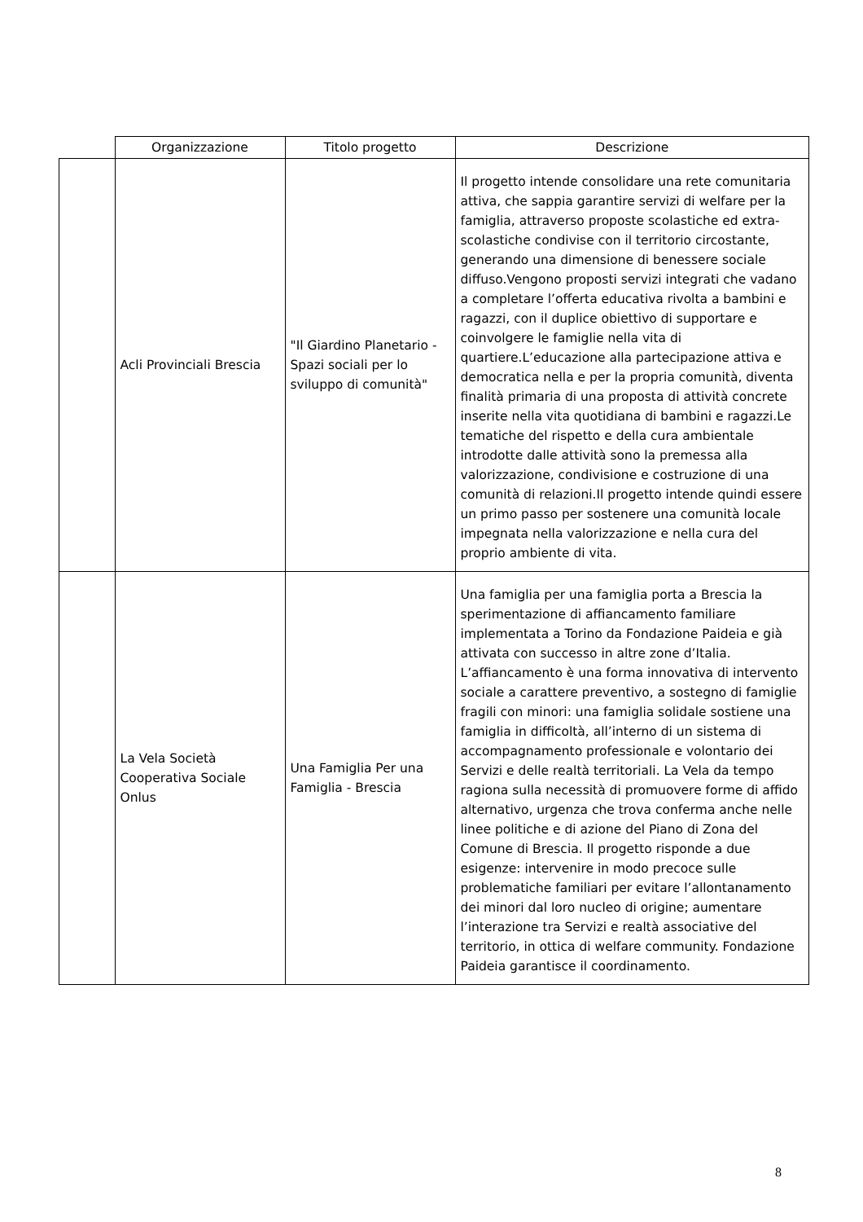| | Organizzazione | Titolo progetto | Descrizione |
| --- | --- | --- | --- |
| | Acli Provinciali Brescia | "Il Giardino Planetario - Spazi sociali per lo sviluppo di comunità" | Il progetto intende consolidare una rete comunitaria attiva, che sappia garantire servizi di welfare per la famiglia, attraverso proposte scolastiche ed extra-scolastiche condivise con il territorio circostante, generando una dimensione di benessere sociale diffuso.Vengono proposti servizi integrati che vadano a completare l’offerta educativa rivolta a bambini e ragazzi, con il duplice obiettivo di supportare e coinvolgere le famiglie nella vita di quartiere.L’educazione alla partecipazione attiva e democratica nella e per la propria comunità, diventa finalità primaria di una proposta di attività concrete inserite nella vita quotidiana di bambini e ragazzi.Le tematiche del rispetto e della cura ambientale introdotte dalle attività sono la premessa alla valorizzazione, condivisione e costruzione di una comunità di relazioni.Il progetto intende quindi essere un primo passo per sostenere una comunità locale impegnata nella valorizzazione e nella cura del proprio ambiente di vita. |
| | La Vela Società Cooperativa Sociale Onlus | Una Famiglia Per una Famiglia - Brescia | Una famiglia per una famiglia porta a Brescia la sperimentazione di affiancamento familiare implementata a Torino da Fondazione Paideia e già attivata con successo in altre zone d’Italia. L’affiancamento è una forma innovativa di intervento sociale a carattere preventivo, a sostegno di famiglie fragili con minori: una famiglia solidale sostiene una famiglia in difficoltà, all’interno di un sistema di accompagnamento professionale e volontario dei Servizi e delle realtà territoriali. La Vela da tempo ragiona sulla necessità di promuovere forme di affido alternativo, urgenza che trova conferma anche nelle linee politiche e di azione del Piano di Zona del Comune di Brescia. Il progetto risponde a due esigenze: intervenire in modo precoce sulle problematiche familiari per evitare l’allontanamento dei minori dal loro nucleo di origine; aumentare l’interazione tra Servizi e realtà associative del territorio, in ottica di welfare community. Fondazione Paideia garantisce il coordinamento. |
8